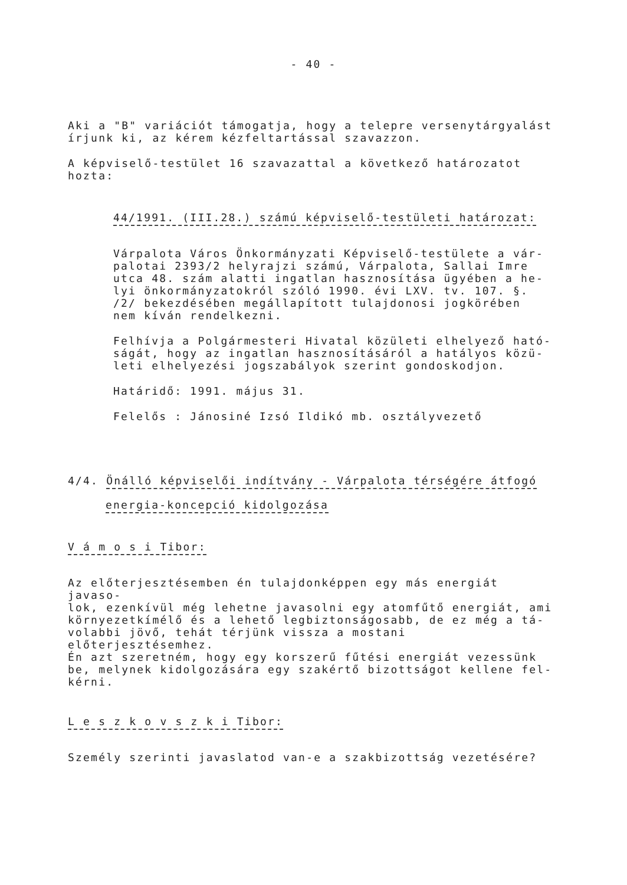- 40 -
Aki a "B" variációt támogatja, hogy a telepre versenytárgyalást
írjunk ki, az kérem kézfeltartással szavazzon.
A képviselő-testület 16 szavazattal a következő határozatot
hozta:
44/1991. (III.28.) számú képviselő-testületi határozat:
Várpalota Város Önkormányzati Képviselő-testülete a vár-
palotai 2393/2 helyrajzi számú, Várpalota, Sallai Imre
utca 48. szám alatti ingatlan hasznosítása ügyében a he-
lyi önkormányzatokról szóló 1990. évi LXV. tv. 107. §.
/2/ bekezdésében megállapított tulajdonosi jogkörében
nem kíván rendelkezni.
Felhívja a Polgármesteri Hivatal közületi elhelyező ható-
ságát, hogy az ingatlan hasznosításáról a hatályos közü-
leti elhelyezési jogszabályok szerint gondoskodjon.
Határidő: 1991. május 31.
Felelős : Jánosiné Izsó Ildikó mb. osztályvezető
4/4. Önálló képviselői indítvány - Várpalota térségére átfogó
energia-koncepció kidolgozása
V á m o s i Tibor:
Az előterjesztésemben én tulajdonképpen egy más energiát javaso-
lok, ezenkívül még lehetne javasolni egy atomfűtő energiát, ami
környezetkímélő és a lehető legbiztonságosabb, de ez még a tá-
volabbi jövő, tehát térjünk vissza a mostani előterjesztésemhez.
Én azt szeretném, hogy egy korszerű fűtési energiát vezessünk
be, melynek kidolgozására egy szakértő bizottságot kellene fel-
kérni.
L e s z k o v s z k i Tibor:
Személy szerinti javaslatod van-e a szakbizottság vezetésére?